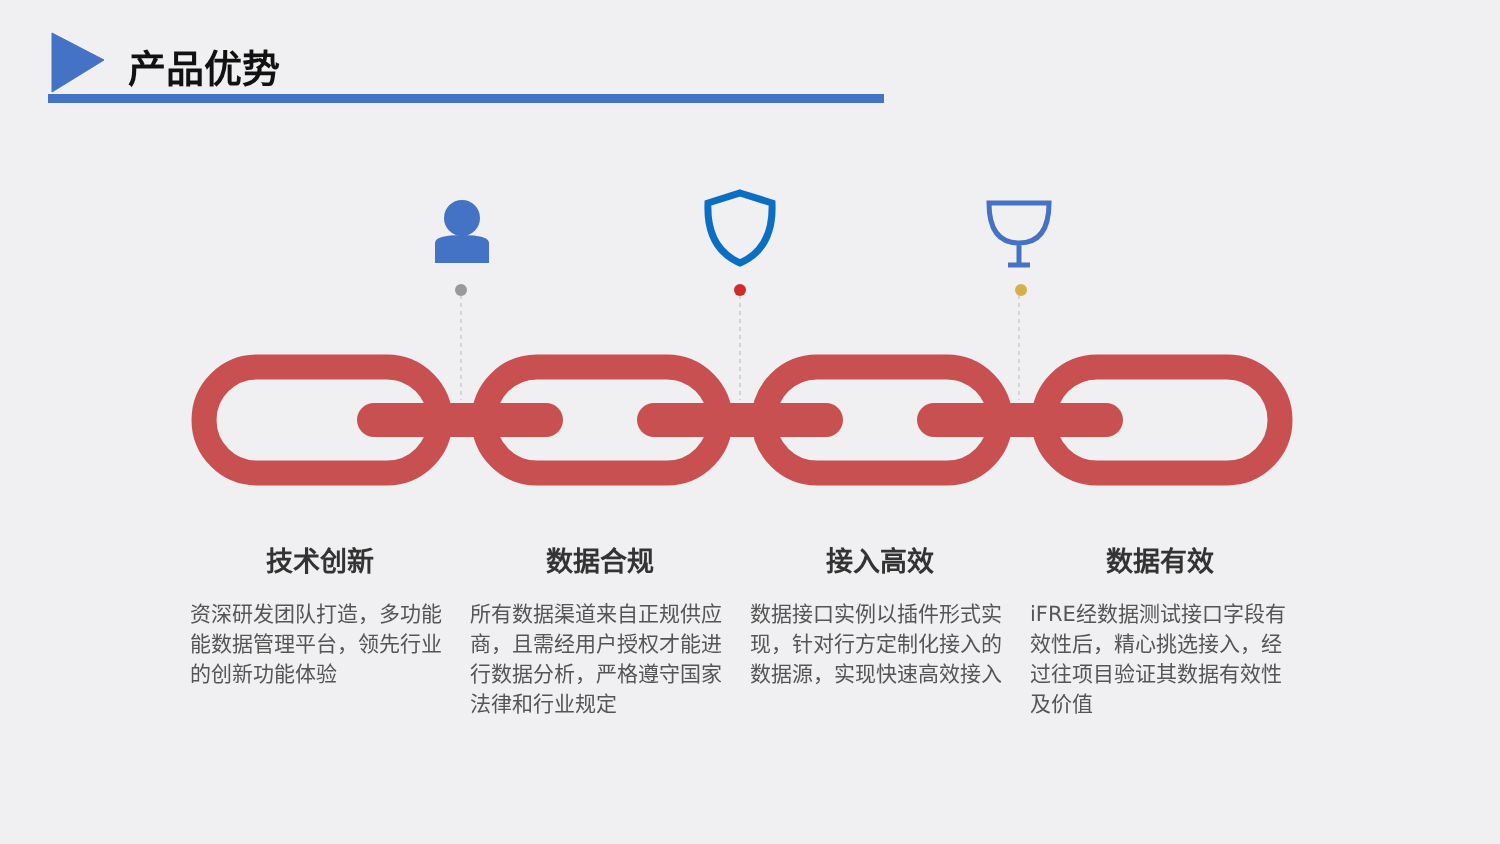产品优势
技术创新
资深研发团队打造，多功能能数据管理平台，领先行业的创新功能体验
数据合规
所有数据渠道来自正规供应商，且需经用户授权才能进行数据分析，严格遵守国家法律和行业规定
接入高效
数据接口实例以插件形式实现，针对行方定制化接入的数据源，实现快速高效接入
数据有效
iFRE经数据测试接口字段有效性后，精心挑选接入，经过往项目验证其数据有效性及价值